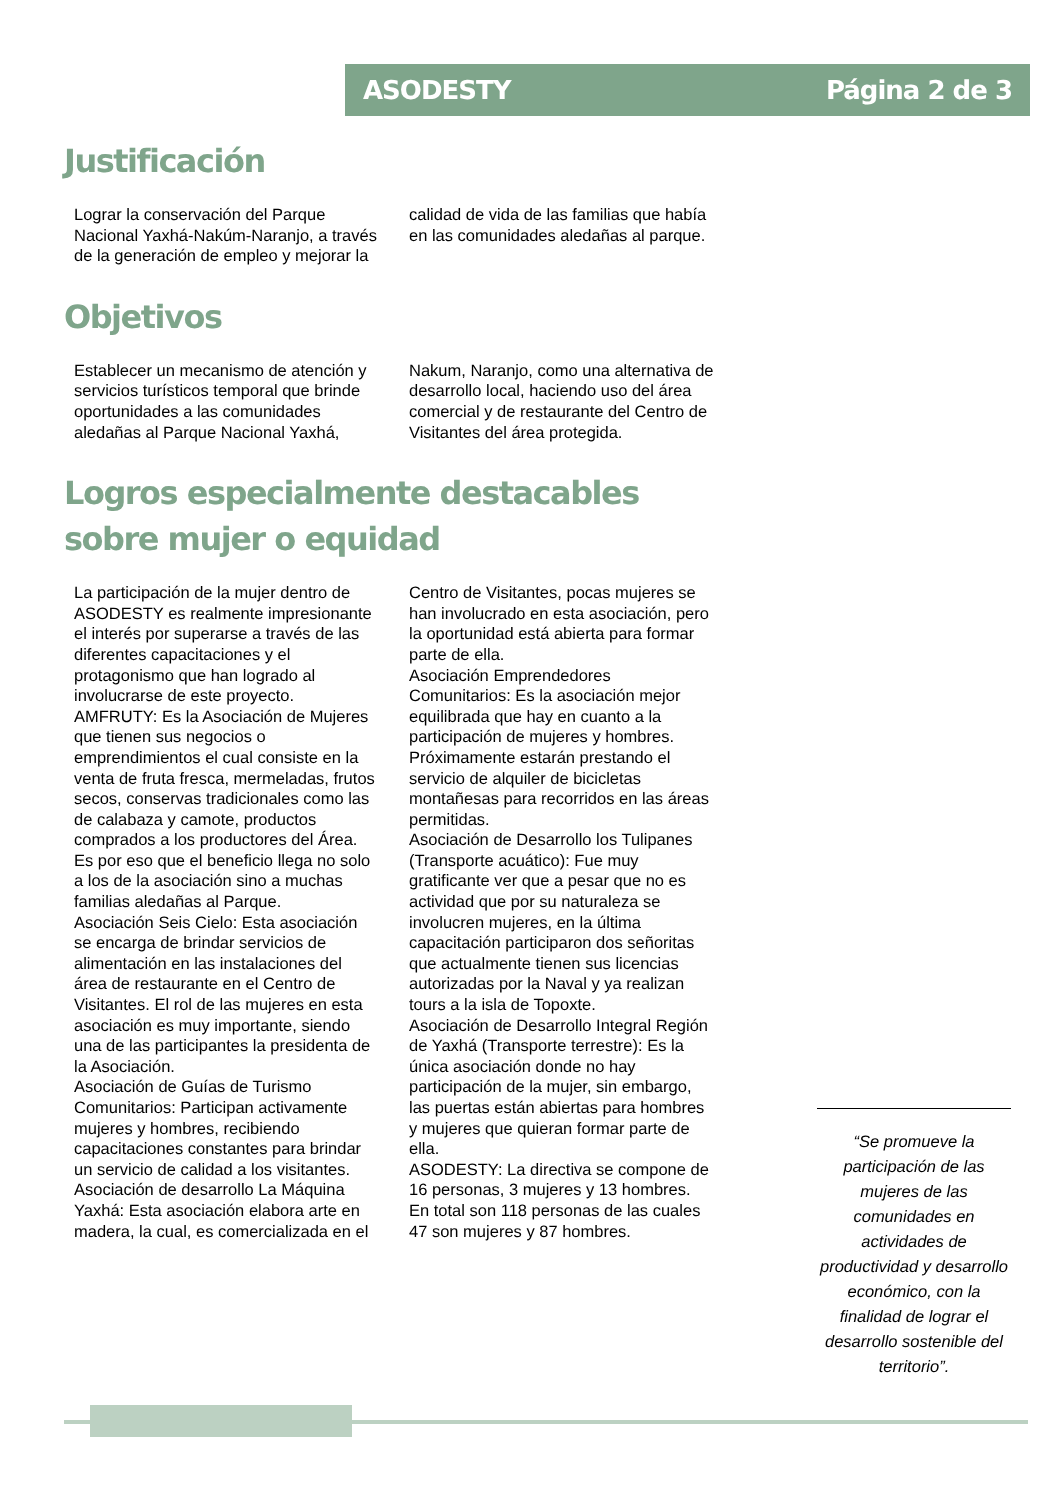ASODESTY Página 2 de 3
Justificación
Lograr la conservación del Parque Nacional Yaxhá-Nakúm-Naranjo, a través de la generación de empleo y mejorar la calidad de vida de las familias que había en las comunidades aledañas al parque.
Objetivos
Establecer un mecanismo de atención y servicios turísticos temporal que brinde oportunidades a las comunidades aledañas al Parque Nacional Yaxhá, Nakum, Naranjo, como una alternativa de desarrollo local, haciendo uso del área comercial y de restaurante del Centro de Visitantes del área protegida.
Logros especialmente destacables sobre mujer o equidad
La participación de la mujer dentro de ASODESTY es realmente impresionante el interés por superarse a través de las diferentes capacitaciones y el protagonismo que han logrado al involucrarse de este proyecto.
AMFRUTY: Es la Asociación de Mujeres que tienen sus negocios o emprendimientos el cual consiste en la venta de fruta fresca, mermeladas, frutos secos, conservas tradicionales como las de calabaza y camote, productos comprados a los productores del Área. Es por eso que el beneficio llega no solo a los de la asociación sino a muchas familias aledañas al Parque.
Asociación Seis Cielo: Esta asociación se encarga de brindar servicios de alimentación en las instalaciones del área de restaurante en el Centro de Visitantes. El rol de las mujeres en esta asociación es muy importante, siendo una de las participantes la presidenta de la Asociación.
Asociación de Guías de Turismo Comunitarios: Participan activamente mujeres y hombres, recibiendo capacitaciones constantes para brindar un servicio de calidad a los visitantes.
Asociación de desarrollo La Máquina Yaxhá: Esta asociación elabora arte en madera, la cual, es comercializada en el Centro de Visitantes, pocas mujeres se han involucrado en esta asociación, pero la oportunidad está abierta para formar parte de ella.
Asociación Emprendedores Comunitarios: Es la asociación mejor equilibrada que hay en cuanto a la participación de mujeres y hombres. Próximamente estarán prestando el servicio de alquiler de bicicletas montañesas para recorridos en las áreas permitidas.
Asociación de Desarrollo los Tulipanes (Transporte acuático): Fue muy gratificante ver que a pesar que no es actividad que por su naturaleza se involucren mujeres, en la última capacitación participaron dos señoritas que actualmente tienen sus licencias autorizadas por la Naval y ya realizan tours a la isla de Topoxte.
Asociación de Desarrollo Integral Región de Yaxhá (Transporte terrestre): Es la única asociación donde no hay participación de la mujer, sin embargo, las puertas están abiertas para hombres y mujeres que quieran formar parte de ella.
ASODESTY: La directiva se compone de 16 personas, 3 mujeres y 13 hombres.
En total son 118 personas de las cuales 47 son mujeres y 87 hombres.
“Se promueve la participación de las mujeres de las comunidades en actividades de productividad y desarrollo económico, con la finalidad de lograr el desarrollo sostenible del territorio”.